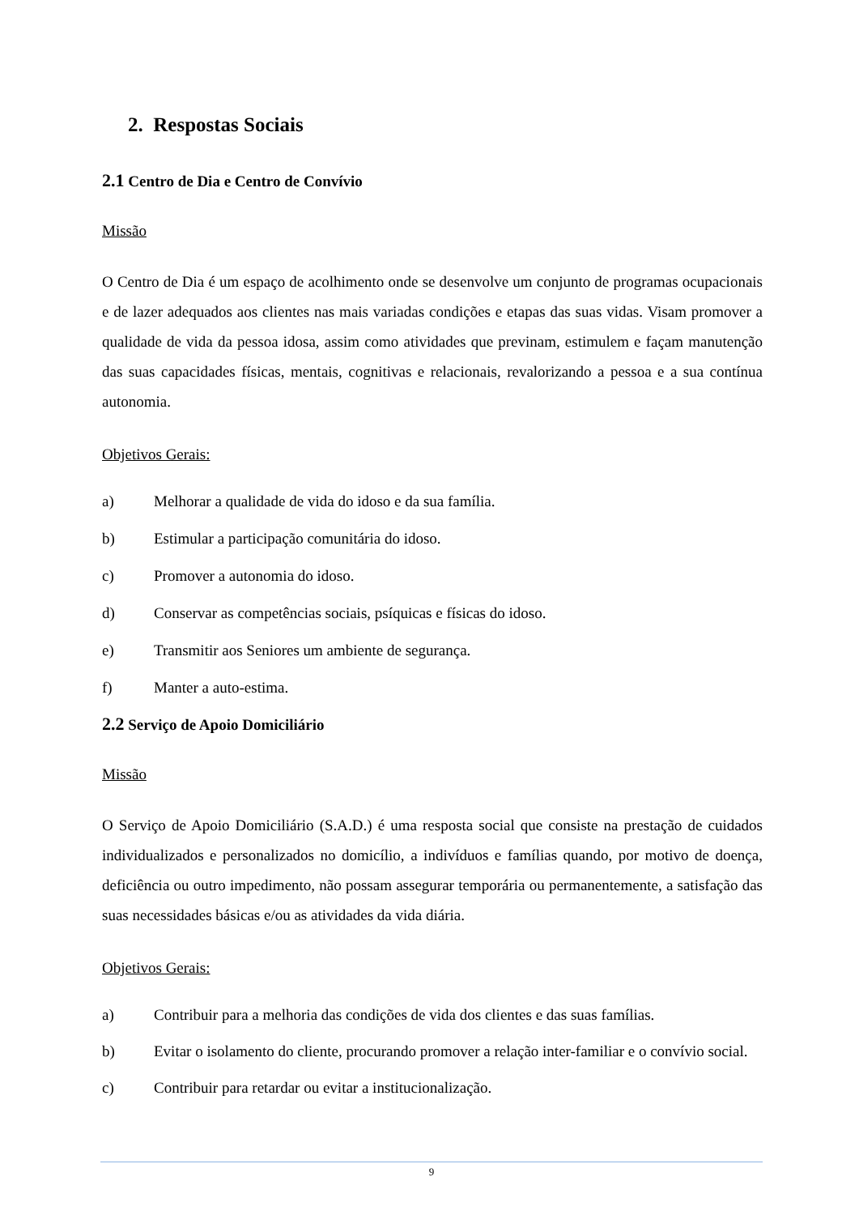2. Respostas Sociais
2.1 Centro de Dia e Centro de Convívio
Missão
O Centro de Dia é um espaço de acolhimento onde se desenvolve um conjunto de programas ocupacionais e de lazer adequados aos clientes nas mais variadas condições e etapas das suas vidas. Visam promover a qualidade de vida da pessoa idosa, assim como atividades que previnam, estimulem e façam manutenção das suas capacidades físicas, mentais, cognitivas e relacionais, revalorizando a pessoa e a sua contínua autonomia.
Objetivos Gerais:
a) Melhorar a qualidade de vida do idoso e da sua família.
b) Estimular a participação comunitária do idoso.
c) Promover a autonomia do idoso.
d) Conservar as competências sociais, psíquicas e físicas do idoso.
e) Transmitir aos Seniores um ambiente de segurança.
f) Manter a auto-estima.
2.2 Serviço de Apoio Domiciliário
Missão
O Serviço de Apoio Domiciliário (S.A.D.) é uma resposta social que consiste na prestação de cuidados individualizados e personalizados no domicílio, a indivíduos e famílias quando, por motivo de doença, deficiência ou outro impedimento, não possam assegurar temporária ou permanentemente, a satisfação das suas necessidades básicas e/ou as atividades da vida diária.
Objetivos Gerais:
a) Contribuir para a melhoria das condições de vida dos clientes e das suas famílias.
b) Evitar o isolamento do cliente, procurando promover a relação inter-familiar e o convívio social.
c) Contribuir para retardar ou evitar a institucionalização.
9